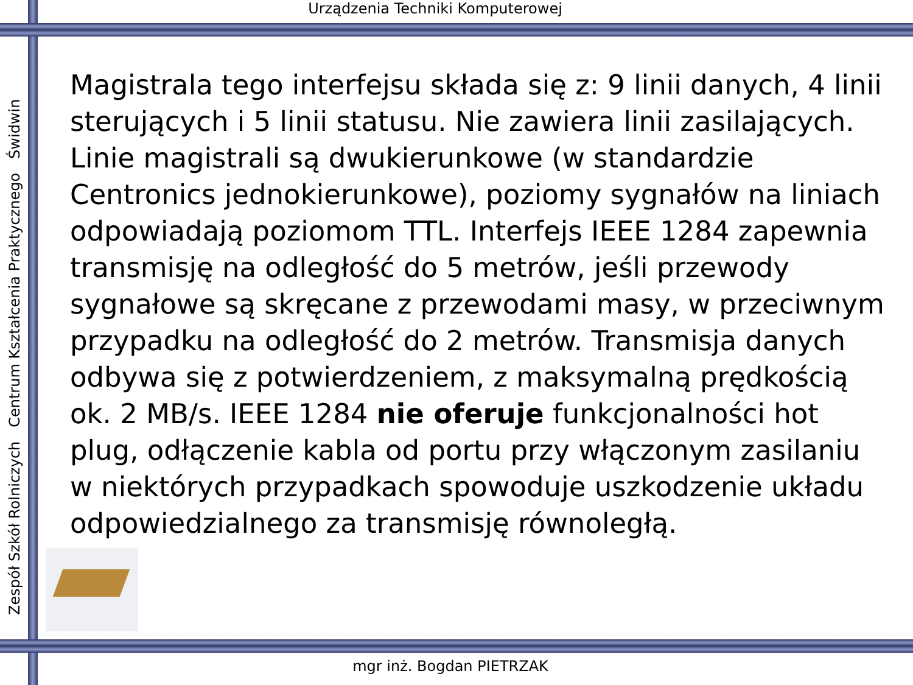Urządzenia Techniki Komputerowej
Zespół Szkół Rolniczych Centrum Kształcenia Praktycznego Świdwin
Magistrala tego interfejsu składa się z: 9 linii danych, 4 linii sterujących i 5 linii statusu. Nie zawiera linii zasilających. Linie magistrali są dwukierunkowe (w standardzie Centronics jednokierunkowe), poziomy sygnałów na liniach odpowiadają poziomom TTL. Interfejs IEEE 1284 zapewnia transmisję na odległość do 5 metrów, jeśli przewody sygnałowe są skręcane z przewodami masy, w przeciwnym przypadku na odległość do 2 metrów. Transmisja danych odbywa się z potwierdzeniem, z maksymalną prędkością ok. 2 MB/s. IEEE 1284 nie oferuje funkcjonalności hot plug, odłączenie kabla od portu przy włączonym zasilaniu w niektórych przypadkach spowoduje uszkodzenie układu odpowiedzialnego za transmisję równoległą.
mgr inż. Bogdan PIETRZAK